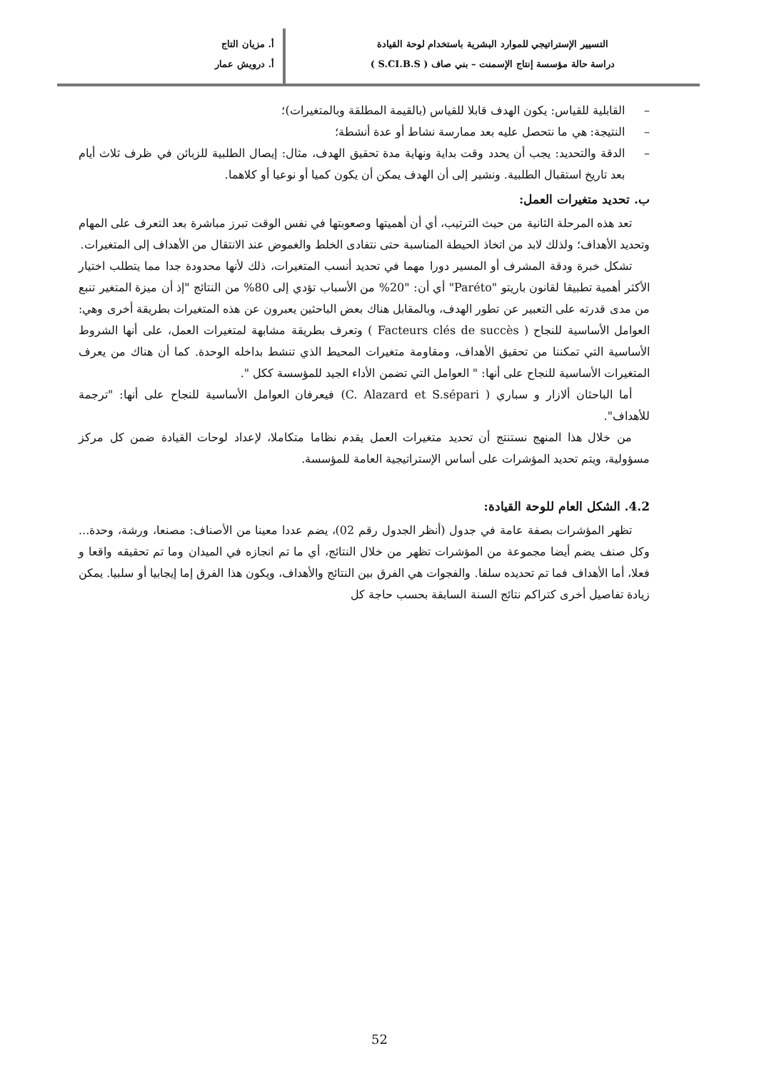التسيير الإستراتيجي للموارد البشرية باستخدام لوحة القيادة
دراسة حالة مؤسسة إنتاج الإسمنت – بني صاف ( S.CI.B.S )
أ. مزيان التاج
أ. درويش عمار
– القابلية للقياس: يكون الهدف قابلا للقياس (بالقيمة المطلقة وبالمتغيرات)؛
– النتيجة: هي ما نتحصل عليه بعد ممارسة نشاط أو عدة أنشطة؛
– الدقة والتحديد: يجب أن يحدد وقت بداية ونهاية مدة تحقيق الهدف، مثال: إيصال الطلبية للزبائن في ظرف ثلاث أيام بعد تاريخ استقبال الطلبية. ونشير إلى أن الهدف يمكن أن يكون كميا أو نوعيا أو كلاهما.
ب. تحديد متغيرات العمل:
تعد هذه المرحلة الثانية من حيث الترتيب، أي أن أهميتها وصعوبتها في نفس الوقت تبرز مباشرة بعد التعرف على المهام وتحديد الأهداف؛ ولذلك لابد من اتخاذ الحيطة المناسبة حتى نتفادى الخلط والغموض عند الانتقال من الأهداف إلى المتغيرات.
تشكل خبرة ودقة المشرف أو المسير دورا مهما في تحديد أنسب المتغيرات، ذلك لأنها محدودة جدا مما يتطلب اختيار الأكثر أهمية تطبيقا لقانون باريتو "Paréto" أي أن: "20% من الأسباب تؤدي إلى 80% من النتائج "إذ أن ميزة المتغير تنبع من مدى قدرته على التعبير عن تطور الهدف، وبالمقابل هناك بعض الباحثين يعبرون عن هذه المتغيرات بطريقة أخرى وهي: العوامل الأساسية للنجاح ( Facteurs clés de succès ) وتعرف بطريقة مشابهة لمتغيرات العمل، على أنها الشروط الأساسية التي تمكننا من تحقيق الأهداف، ومقاومة متغيرات المحيط الذي تنشط بداخله الوحدة. كما أن هناك من يعرف المتغيرات الأساسية للنجاح على أنها: " العوامل التي تضمن الأداء الجيد للمؤسسة ككل ".
أما الباحثان ألازار و سباري ( C. Alazard et S.sépari) فيعرفان العوامل الأساسية للنجاح على أنها: "ترجمة للأهداف".
من خلال هذا المنهج نستنتج أن تحديد متغيرات العمل يقدم نظاما متكاملا، لإعداد لوحات القيادة ضمن كل مركز مسؤولية، ويتم تحديد المؤشرات على أساس الإستراتيجية العامة للمؤسسة.
4.2. الشكل العام للوحة القيادة:
تظهر المؤشرات بصفة عامة في جدول (أنظر الجدول رقم 02)، يضم عددا معينا من الأصناف: مصنعا، ورشة، وحدة... وكل صنف يضم أيضا مجموعة من المؤشرات تظهر من خلال النتائج، أي ما تم انجازه في الميدان وما تم تحقيقه واقعا و فعلا، أما الأهداف فما تم تحديده سلفا. والفجوات هي الفرق بين النتائج والأهداف، ويكون هذا الفرق إما إيجابيا أو سلبيا. يمكن زيادة تفاصيل أخرى كتراكم نتائج السنة السابقة بحسب حاجة كل
52